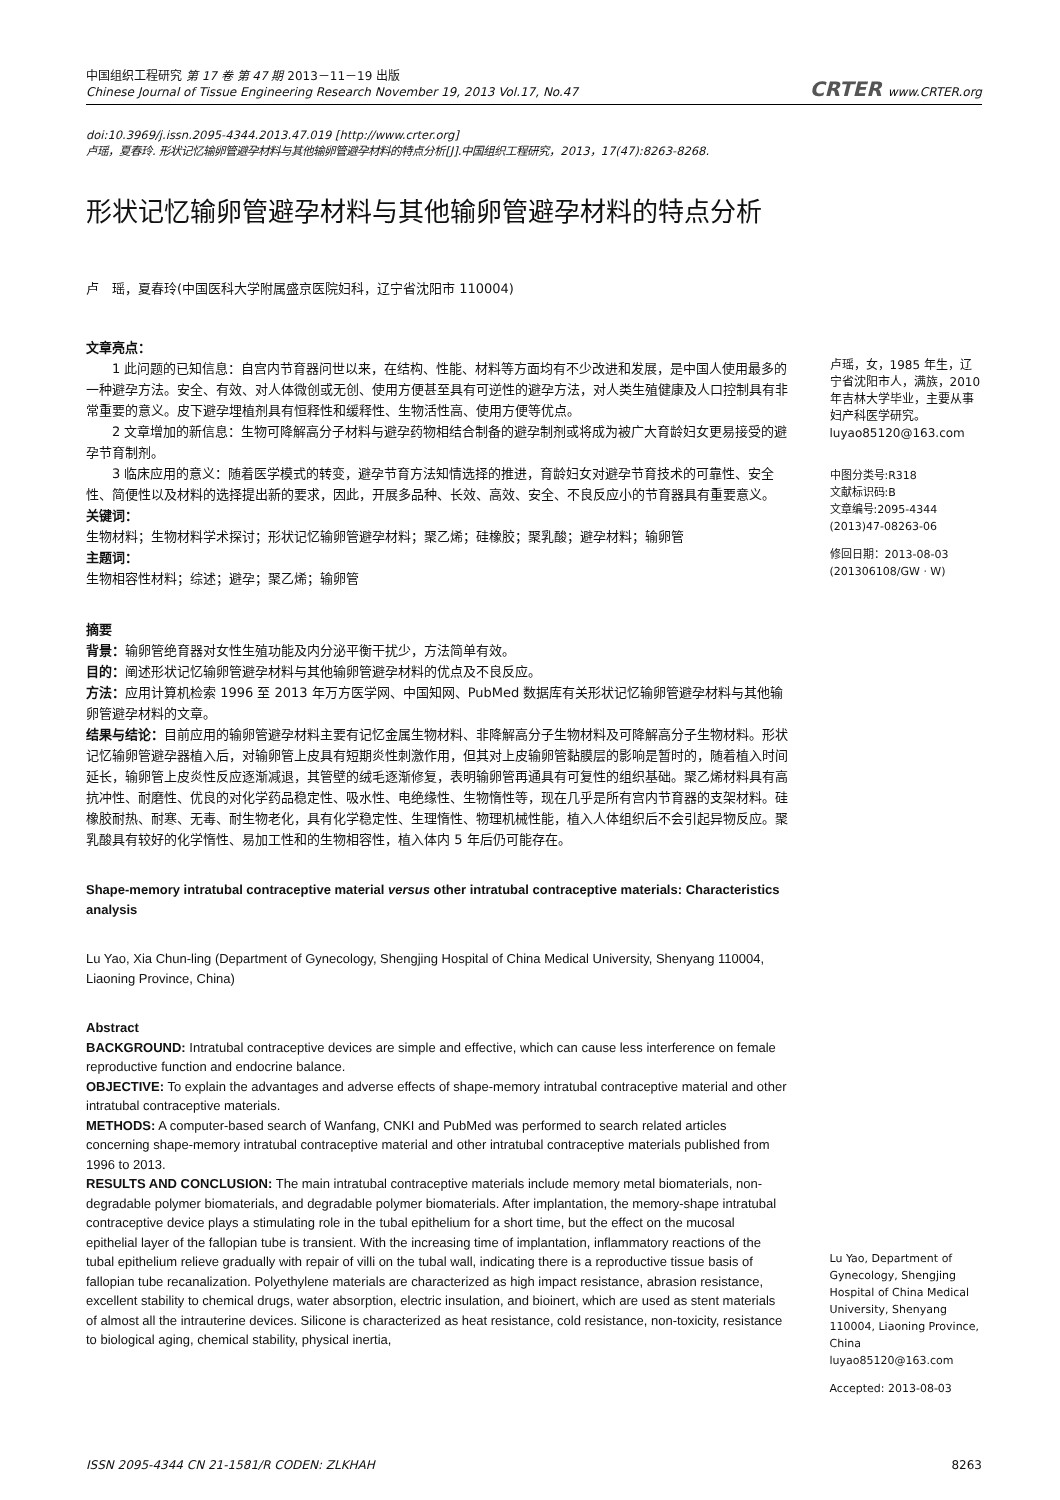中国组织工程研究 第 17 卷 第 47 期 2013－11－19 出版
Chinese Journal of Tissue Engineering Research November 19, 2013 Vol.17, No.47
CRTER www.CRTER.org
doi:10.3969/j.issn.2095-4344.2013.47.019 [http://www.crter.org]
卢瑶，夏春玲. 形状记忆输卵管避孕材料与其他输卵管避孕材料的特点分析[J].中国组织工程研究，2013，17(47):8263-8268.
形状记忆输卵管避孕材料与其他输卵管避孕材料的特点分析
卢　瑶，夏春玲(中国医科大学附属盛京医院妇科，辽宁省沈阳市 110004)
文章亮点：
1 此问题的已知信息：自宫内节育器问世以来，在结构、性能、材料等方面均有不少改进和发展，是中国人使用最多的一种避孕方法。安全、有效、对人体微创或无创、使用方便甚至具有可逆性的避孕方法，对人类生殖健康及人口控制具有非常重要的意义。皮下避孕埋植剂具有恒释性和缓释性、生物活性高、使用方便等优点。
2 文章增加的新信息：生物可降解高分子材料与避孕药物相结合制备的避孕制剂或将成为被广大育龄妇女更易接受的避孕节育制剂。
3 临床应用的意义：随着医学模式的转变，避孕节育方法知情选择的推进，育龄妇女对避孕节育技术的可靠性、安全性、简便性以及材料的选择提出新的要求，因此，开展多品种、长效、高效、安全、不良反应小的节育器具有重要意义。
关键词：
生物材料；生物材料学术探讨；形状记忆输卵管避孕材料；聚乙烯；硅橡胶；聚乳酸；避孕材料；输卵管
主题词：
生物相容性材料；综述；避孕；聚乙烯；输卵管
摘要
背景：输卵管绝育器对女性生殖功能及内分泌平衡干扰少，方法简单有效。
目的：阐述形状记忆输卵管避孕材料与其他输卵管避孕材料的优点及不良反应。
方法：应用计算机检索 1996 至 2013 年万方医学网、中国知网、PubMed 数据库有关形状记忆输卵管避孕材料与其他输卵管避孕材料的文章。
结果与结论：目前应用的输卵管避孕材料主要有记忆金属生物材料、非降解高分子生物材料及可降解高分子生物材料。形状记忆输卵管避孕器植入后，对输卵管上皮具有短期炎性刺激作用，但其对上皮输卵管黏膜层的影响是暂时的，随着植入时间延长，输卵管上皮炎性反应逐渐减退，其管壁的绒毛逐渐修复，表明输卵管再通具有可复性的组织基础。聚乙烯材料具有高抗冲性、耐磨性、优良的对化学药品稳定性、吸水性、电绝缘性、生物惰性等，现在几乎是所有宫内节育器的支架材料。硅橡胶耐热、耐寒、无毒、耐生物老化，具有化学稳定性、生理惰性、物理机械性能，植入人体组织后不会引起异物反应。聚乳酸具有较好的化学惰性、易加工性和的生物相容性，植入体内 5 年后仍可能存在。
Shape-memory intratubal contraceptive material versus other intratubal contraceptive materials: Characteristics analysis
Lu Yao, Xia Chun-ling (Department of Gynecology, Shengjing Hospital of China Medical University, Shenyang 110004, Liaoning Province, China)
Abstract
BACKGROUND: Intratubal contraceptive devices are simple and effective, which can cause less interference on female reproductive function and endocrine balance.
OBJECTIVE: To explain the advantages and adverse effects of shape-memory intratubal contraceptive material and other intratubal contraceptive materials.
METHODS: A computer-based search of Wanfang, CNKI and PubMed was performed to search related articles concerning shape-memory intratubal contraceptive material and other intratubal contraceptive materials published from 1996 to 2013.
RESULTS AND CONCLUSION: The main intratubal contraceptive materials include memory metal biomaterials, non-degradable polymer biomaterials, and degradable polymer biomaterials. After implantation, the memory-shape intratubal contraceptive device plays a stimulating role in the tubal epithelium for a short time, but the effect on the mucosal epithelial layer of the fallopian tube is transient. With the increasing time of implantation, inflammatory reactions of the tubal epithelium relieve gradually with repair of villi on the tubal wall, indicating there is a reproductive tissue basis of fallopian tube recanalization. Polyethylene materials are characterized as high impact resistance, abrasion resistance, excellent stability to chemical drugs, water absorption, electric insulation, and bioinert, which are used as stent materials of almost all the intrauterine devices. Silicone is characterized as heat resistance, cold resistance, non-toxicity, resistance to biological aging, chemical stability, physical inertia,
卢瑶，女，1985 年生，辽宁省沈阳市人，满族，2010 年吉林大学毕业，主要从事妇产科医学研究。
luyao85120@163.com
中图分类号:R318
文献标识码:B
文章编号:2095-4344
(2013)47-08263-06
修回日期：2013-08-03
(201306108/GW · W)
Lu Yao, Department of Gynecology, Shengjing Hospital of China Medical University, Shenyang 110004, Liaoning Province, China
luyao85120@163.com
Accepted: 2013-08-03
ISSN 2095-4344 CN 21-1581/R CODEN: ZLKHAH 8263